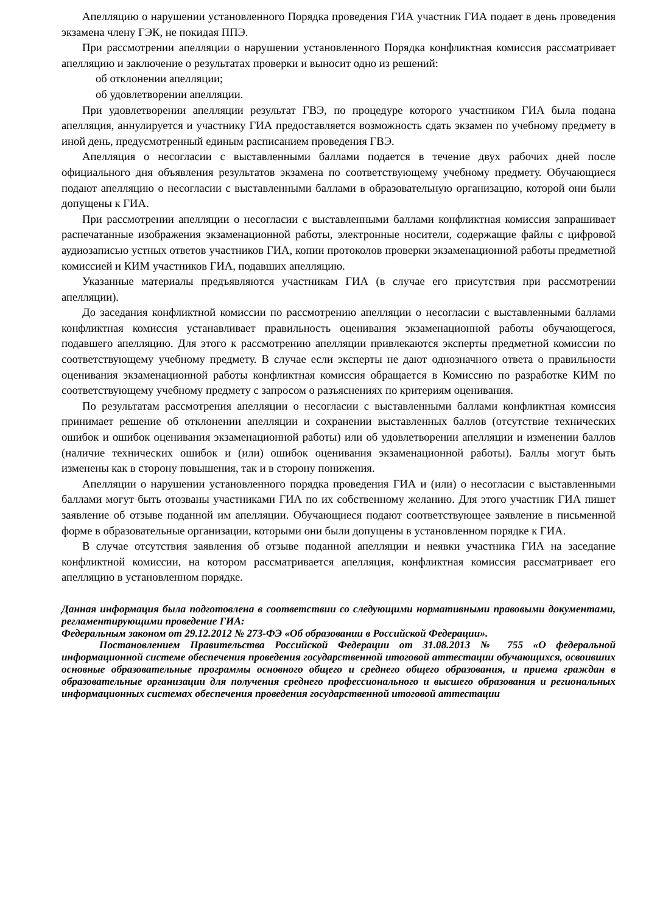Апелляцию о нарушении установленного Порядка проведения ГИА участник ГИА подает в день проведения экзамена члену ГЭК, не покидая ППЭ.
При рассмотрении апелляции о нарушении установленного Порядка конфликтная комиссия рассматривает апелляцию и заключение о результатах проверки и выносит одно из решений:
об отклонении апелляции;
об удовлетворении апелляции.
При удовлетворении апелляции результат ГВЭ, по процедуре которого участником ГИА была подана апелляция, аннулируется и участнику ГИА предоставляется возможность сдать экзамен по учебному предмету в иной день, предусмотренный единым расписанием проведения ГВЭ.
Апелляция о несогласии с выставленными баллами подается в течение двух рабочих дней после официального дня объявления результатов экзамена по соответствующему учебному предмету. Обучающиеся подают апелляцию о несогласии с выставленными баллами в образовательную организацию, которой они были допущены к ГИА.
При рассмотрении апелляции о несогласии с выставленными баллами конфликтная комиссия запрашивает распечатанные изображения экзаменационной работы, электронные носители, содержащие файлы с цифровой аудиозаписью устных ответов участников ГИА, копии протоколов проверки экзаменационной работы предметной комиссией и КИМ участников ГИА, подавших апелляцию.
Указанные материалы предъявляются участникам ГИА (в случае его присутствия при рассмотрении апелляции).
До заседания конфликтной комиссии по рассмотрению апелляции о несогласии с выставленными баллами конфликтная комиссия устанавливает правильность оценивания экзаменационной работы обучающегося, подавшего апелляцию. Для этого к рассмотрению апелляции привлекаются эксперты предметной комиссии по соответствующему учебному предмету. В случае если эксперты не дают однозначного ответа о правильности оценивания экзаменационной работы конфликтная комиссия обращается в Комиссию по разработке КИМ по соответствующему учебному предмету с запросом о разъяснениях по критериям оценивания.
По результатам рассмотрения апелляции о несогласии с выставленными баллами конфликтная комиссия принимает решение об отклонении апелляции и сохранении выставленных баллов (отсутствие технических ошибок и ошибок оценивания экзаменационной работы) или об удовлетворении апелляции и изменении баллов (наличие технических ошибок и (или) ошибок оценивания экзаменационной работы). Баллы могут быть изменены как в сторону повышения, так и в сторону понижения.
Апелляции о нарушении установленного порядка проведения ГИА и (или) о несогласии с выставленными баллами могут быть отозваны участниками ГИА по их собственному желанию. Для этого участник ГИА пишет заявление об отзыве поданной им апелляции. Обучающиеся подают соответствующее заявление в письменной форме в образовательные организации, которыми они были допущены в установленном порядке к ГИА.
В случае отсутствия заявления об отзыве поданной апелляции и неявки участника ГИА на заседание конфликтной комиссии, на котором рассматривается апелляция, конфликтная комиссия рассматривает его апелляцию в установленном порядке.
Данная информация была подготовлена в соответствии со следующими нормативными правовыми документами, регламентирующими проведение ГИА:
Федеральным законом от 29.12.2012 № 273-ФЭ «Об образовании в Российской Федерации».
Постановлением Правительства Российской Федерации от 31.08.2013 № 755 «О федеральной информационной системе обеспечения проведения государственной итоговой аттестации обучающихся, освоивших основные образовательные программы основного общего и среднего общего образования, и приема граждан в образовательные организации для получения среднего профессионального и высшего образования и региональных информационных системах обеспечения проведения государственной итоговой аттестации